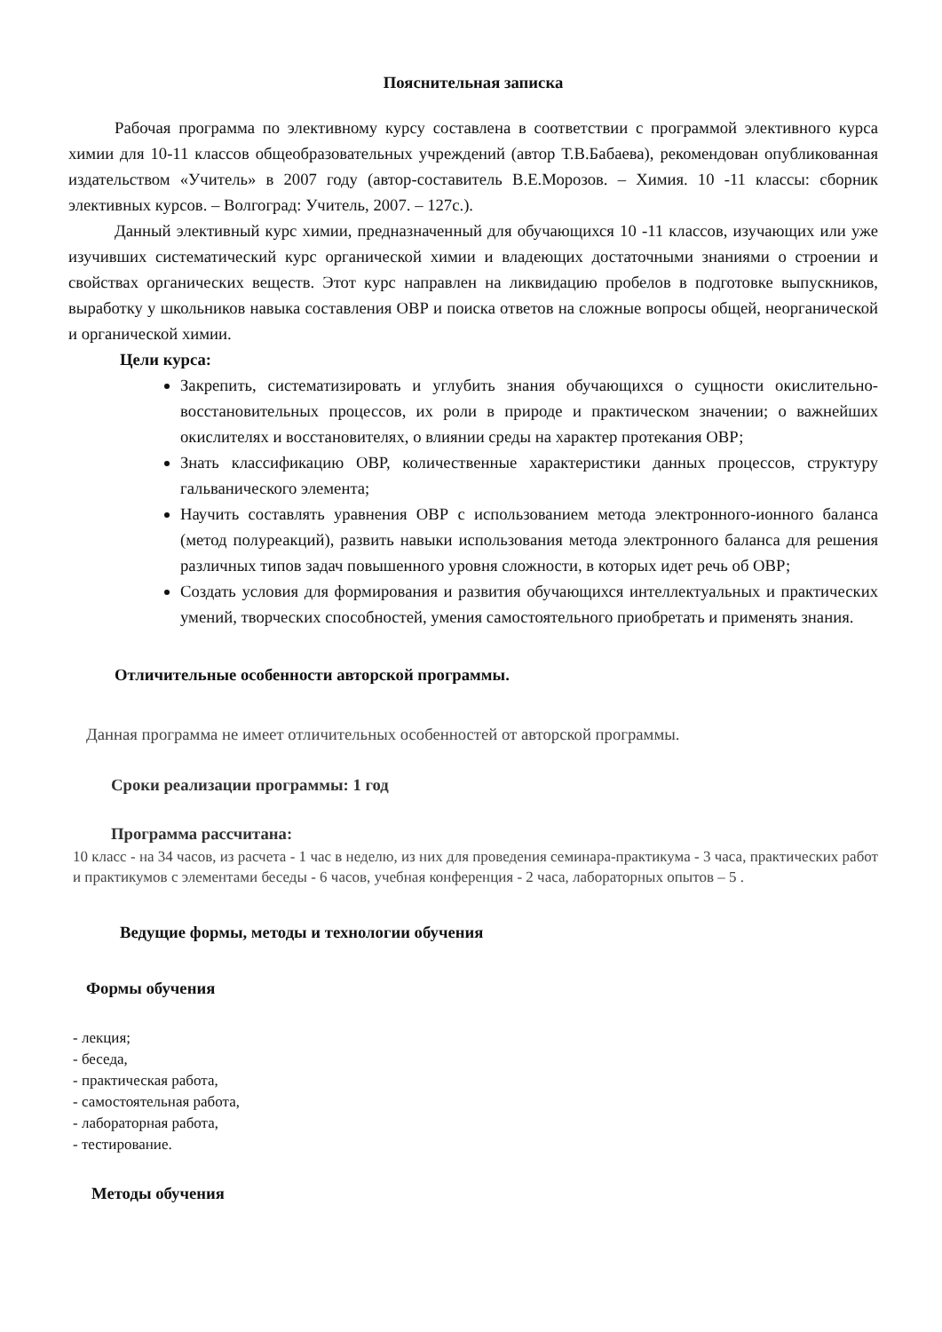Пояснительная записка
Рабочая программа по элективному курсу составлена в соответствии с программой элективного курса химии для 10-11 классов общеобразовательных учреждений (автор Т.В.Бабаева), рекомендован опубликованная издательством «Учитель» в 2007 году (автор-составитель В.Е.Морозов. – Химия. 10 -11 классы: сборник элективных курсов. – Волгоград: Учитель, 2007. – 127с.).
Данный элективный курс химии, предназначенный для обучающихся 10 -11 классов, изучающих или уже изучивших систематический курс органической химии и владеющих достаточными знаниями о строении и свойствах органических веществ. Этот курс направлен на ликвидацию пробелов в подготовке выпускников, выработку у школьников навыка составления ОВР и поиска ответов на сложные вопросы общей, неорганической и органической химии.
Цели курса:
Закрепить, систематизировать и углубить знания обучающихся о сущности окислительно-восстановительных процессов, их роли в природе и практическом значении; о важнейших окислителях и восстановителях, о влиянии среды на характер протекания ОВР;
Знать классификацию ОВР, количественные характеристики данных процессов, структуру гальванического элемента;
Научить составлять уравнения ОВР с использованием метода электронного-ионного баланса (метод полуреакций), развить навыки использования метода электронного баланса для решения различных типов задач повышенного уровня сложности, в которых идет речь об ОВР;
Создать условия для формирования и развития обучающихся интеллектуальных и практических умений, творческих способностей, умения самостоятельного приобретать и применять знания.
Отличительные особенности авторской программы.
Данная программа не имеет отличительных особенностей от авторской программы.
Сроки реализации программы: 1 год
Программа рассчитана:
10 класс - на 34 часов, из расчета - 1 час в неделю, из них для проведения семинара-практикума - 3 часа, практических работ и практикумов с элементами беседы - 6 часов, учебная конференция - 2 часа, лабораторных опытов – 5 .
Ведущие формы, методы и технологии обучения
Формы обучения
- лекция;
- беседа,
- практическая работа,
- самостоятельная работа,
- лабораторная работа,
- тестирование.
Методы обучения